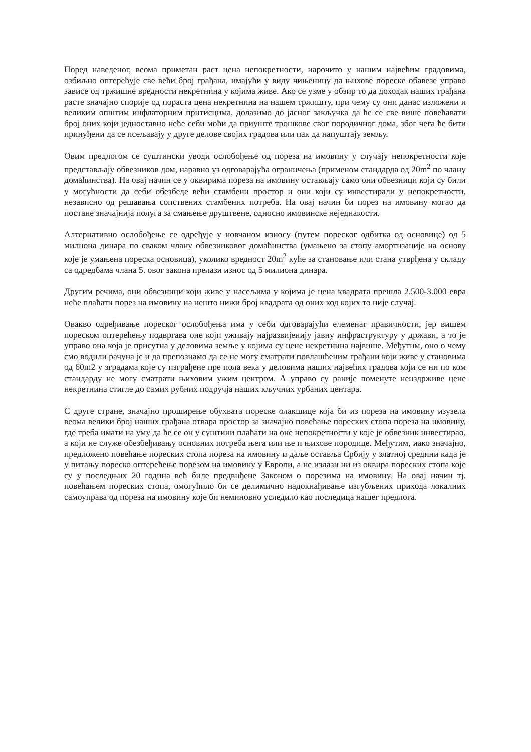Поред наведеног, веома приметан раст цена непокретности, нарочито у нашим највећим градовима, озбиљно оптерећује све већи број грађана, имајући у виду чињеницу да њихове пореске обавезе управо зависе од тржишне вредности некретнина у којима живе. Ако се узме у обзир то да доходак наших грађана расте значајно спорије од пораста цена некретнина на нашем тржишту, при чему су они данас изложени и великим општим инфлаторним притисцима, долазимо до јасног закључка да ће се све више повећавати број оних који једноставно неће себи моћи да приуште трошкове свог породичног дома, због чега ће бити принуђени да се исељавају у друге делове својих градова или пак да напуштају земљу.
Овим предлогом се суштински уводи ослобођење од пореза на имовину у случају непокретности које представљају обвезников дом, наравно уз одговарајућа ограничења (применом стандарда од 20m<sup>2</sup> по члану домаћинства). На овај начин се у оквирима пореза на имовину остављају само они обвезници који су били у могућности да себи обезбеде већи стамбени простор и они који су инвестирали у непокретности, независно од решавања сопствених стамбених потреба. На овај начин би порез на имовину могао да постане значајнија полуга за смањење друштвене, односно имовинске неједнакости.
Алтернативно ослобођење се одређује у новчаном износу (путем пореског одбитка од основице) од 5 милиона динара по сваком члану обвезниковог домаћинства (умањено за стопу амортизације на основу које је умањена пореска основица), уколико вредност 20m<sup>2</sup> куће за становање или стана утврђена у складу са одредбама члана 5. овог закона прелази износ од 5 милиона динара.
Другим речима, они обвезници који живе у насељима у којима је цена квадрата прешла 2.500-3.000 евра неће плаћати порез на имовину на нешто нижи број квадрата од оних код којих то није случај.
Овакво одређивање пореског ослобођења има у себи одговарајући елеменат правичности, јер вишем пореском оптерећењу подвргава оне који уживају најразвијенију јавну инфраструктуру у држави, а то је управо она која је присутна у деловима земље у којима су цене некретнина највише. Међутим, оно о чему смо водили рачуна је и да препознамо да се не могу сматрати повлашћеним грађани који живе у становима од 60m2 у зградама које су изграђене пре пола века у деловима наших највећих градова који се ни по ком стандарду не могу сматрати њиховим ужим центром. А управо су раније поменуте неиздрживе цене некретнина стигле до самих рубних подручја наших кључних урбаних центара.
С друге стране, значајно проширење обухвата пореске олакшице која би из пореза на имовину изузела веома велики број наших грађана отвара простор за значајно повећање пореских стопа пореза на имовину, где треба имати на уму да ће се он у суштини плаћати на оне непокретности у које је обвезник инвестирао, а који не служе обезбеђивању основних потреба њега или ње и њихове породице. Међутим, иако значајно, предложено повећање пореских стопа пореза на имовину и даље оставља Србију у златној средини када је у питању пореско оптерећење порезом на имовину у Европи, а не излази ни из оквира пореских стопа које су у последњих 20 година већ биле предвиђене Законом о порезима на имовину. На овај начин тј. повећањем пореских стопа, омогућило би се делимично надокнађивање изгубљених прихода локалних самоуправа од пореза на имовину које би неминовно уследило као последица нашег предлога.